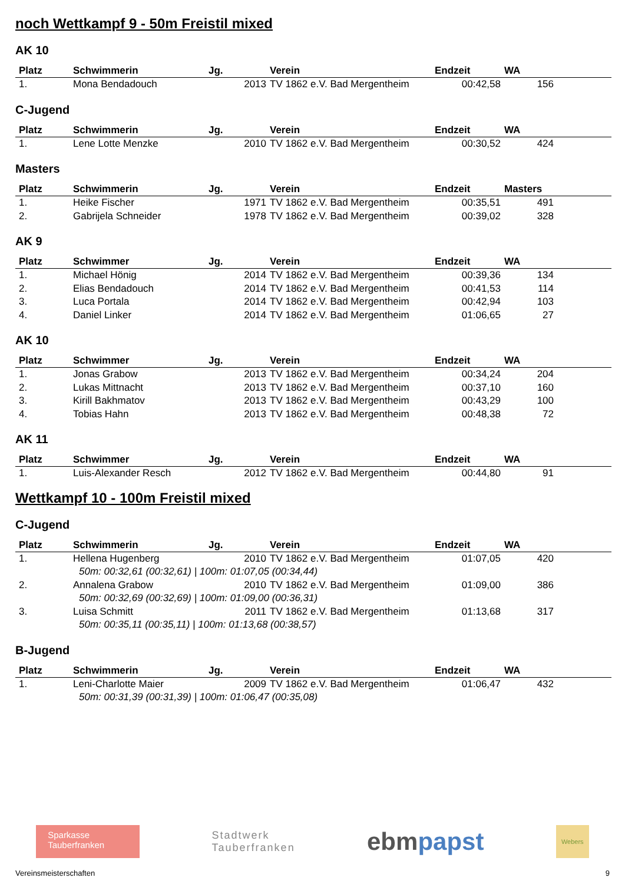noch Wettkampf 9 - 50m Freistil mixed
AK 10
| Platz | Schwimmerin | Jg. | Verein | Endzeit | WA | |
| --- | --- | --- | --- | --- | --- | --- |
| 1. | Mona Bendadouch | 2013 | TV 1862 e.V. Bad Mergentheim | 00:42,58 | 156 | |
C-Jugend
| Platz | Schwimmerin | Jg. | Verein | Endzeit | WA | |
| --- | --- | --- | --- | --- | --- | --- |
| 1. | Lene Lotte Menzke | 2010 | TV 1862 e.V. Bad Mergentheim | 00:30,52 | 424 | |
Masters
| Platz | Schwimmerin | Jg. | Verein | Endzeit | Masters | |
| --- | --- | --- | --- | --- | --- | --- |
| 1. | Heike Fischer | 1971 | TV 1862 e.V. Bad Mergentheim | 00:35,51 | 491 | |
| 2. | Gabrijela Schneider | 1978 | TV 1862 e.V. Bad Mergentheim | 00:39,02 | 328 | |
AK 9
| Platz | Schwimmer | Jg. | Verein | Endzeit | WA | |
| --- | --- | --- | --- | --- | --- | --- |
| 1. | Michael Hönig | 2014 | TV 1862 e.V. Bad Mergentheim | 00:39,36 | 134 | |
| 2. | Elias Bendadouch | 2014 | TV 1862 e.V. Bad Mergentheim | 00:41,53 | 114 | |
| 3. | Luca Portala | 2014 | TV 1862 e.V. Bad Mergentheim | 00:42,94 | 103 | |
| 4. | Daniel Linker | 2014 | TV 1862 e.V. Bad Mergentheim | 01:06,65 | 27 | |
AK 10
| Platz | Schwimmer | Jg. | Verein | Endzeit | WA | |
| --- | --- | --- | --- | --- | --- | --- |
| 1. | Jonas Grabow | 2013 | TV 1862 e.V. Bad Mergentheim | 00:34,24 | 204 | |
| 2. | Lukas Mittnacht | 2013 | TV 1862 e.V. Bad Mergentheim | 00:37,10 | 160 | |
| 3. | Kirill Bakhmatov | 2013 | TV 1862 e.V. Bad Mergentheim | 00:43,29 | 100 | |
| 4. | Tobias Hahn | 2013 | TV 1862 e.V. Bad Mergentheim | 00:48,38 | 72 | |
AK 11
| Platz | Schwimmer | Jg. | Verein | Endzeit | WA | |
| --- | --- | --- | --- | --- | --- | --- |
| 1. | Luis-Alexander Resch | 2012 | TV 1862 e.V. Bad Mergentheim | 00:44,80 | 91 | |
Wettkampf 10 - 100m Freistil mixed
C-Jugend
| Platz | Schwimmerin | Jg. | Verein | Endzeit | WA | |
| --- | --- | --- | --- | --- | --- | --- |
| 1. | Hellena Hugenberg | 2010 | TV 1862 e.V. Bad Mergentheim | 01:07,05 | 420 | |
| 50m: 00:32,61 (00:32,61) / 100m: 01:07,05 (00:34,44) | | | | | | |
| 2. | Annalena Grabow | 2010 | TV 1862 e.V. Bad Mergentheim | 01:09,00 | 386 | |
| 50m: 00:32,69 (00:32,69) / 100m: 01:09,00 (00:36,31) | | | | | | |
| 3. | Luisa Schmitt | 2011 | TV 1862 e.V. Bad Mergentheim | 01:13,68 | 317 | |
| 50m: 00:35,11 (00:35,11) / 100m: 01:13,68 (00:38,57) | | | | | | |
B-Jugend
| Platz | Schwimmerin | Jg. | Verein | Endzeit | WA | |
| --- | --- | --- | --- | --- | --- | --- |
| 1. | Leni-Charlotte Maier | 2009 | TV 1862 e.V. Bad Mergentheim | 01:06,47 | 432 | |
| 50m: 00:31,39 (00:31,39) / 100m: 01:06,47 (00:35,08) | | | | | | |
Sparkasse
Tauberfranken
Stadtwerk
Tauberfranken
ebmpapst
Webers
Vereinsmeisterschaften 9